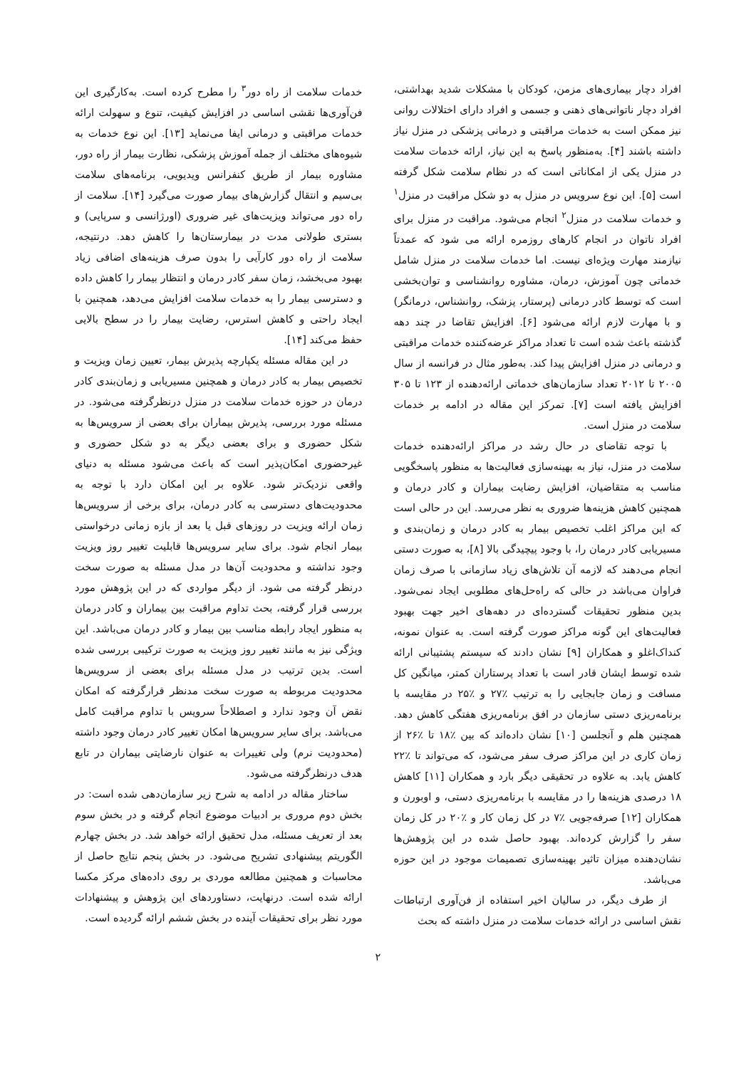افراد دچار بیماری‌های مزمن، کودکان با مشکلات شدید بهداشتی، افراد دچار ناتوانی‌های ذهنی و جسمی و افراد دارای اختلالات روانی نیز ممکن است به خدمات مراقبتی و درمانی پزشکی در منزل نیاز داشته باشند [۴]. به‌منظور پاسخ به این نیاز، ارائه خدمات سلامت در منزل یکی از امکاناتی است که در نظام سلامت شکل گرفته است [۵]. این نوع سرویس در منزل به دو شکل مراقبت در منزل<sup>۱</sup> و خدمات سلامت در منزل<sup>۲</sup> انجام می‌شود. مراقبت در منزل برای افراد ناتوان در انجام کارهای روزمره ارائه می شود که عمدتاً نیازمند مهارت ویژه‌ای نیست. اما خدمات سلامت در منزل شامل خدماتی چون آموزش، درمان، مشاوره روانشناسی و توان‌بخشی است که توسط کادر درمانی (پرستار، پزشک، روانشناس، درمانگر) و با مهارت لازم ارائه می‌شود [۶]. افزایش تقاضا در چند دهه گذشته باعث شده است تا تعداد مراکز عرضه‌کننده خدمات مراقبتی و درمانی در منزل افزایش پیدا کند. به‌طور مثال در فرانسه از سال ۲۰۰۵ تا ۲۰۱۲ تعداد سازمان‌های خدماتی ارائه‌دهنده از ۱۲۳ تا ۳۰۵ افزایش یافته است [۷]. تمرکز این مقاله در ادامه بر خدمات سلامت در منزل است.
با توجه تقاضای در حال رشد در مراکز ارائه‌دهنده خدمات سلامت در منزل، نیاز به بهینه‌سازی فعالیت‌ها به منظور پاسخگویی مناسب به متقاضیان، افزایش رضایت بیماران و کادر درمان و همچنین کاهش هزینه‌ها ضروری به نظر می‌رسد. این در حالی است که این مراکز اغلب تخصیص بیمار به کادر درمان و زمان‌بندی و مسیریابی کادر درمان را، با وجود پیچیدگی بالا [۸]، به صورت دستی انجام می‌دهند که لازمه آن تلاش‌های زیاد سازمانی با صرف زمان فراوان می‌باشد در حالی که راه‌حل‌های مطلوبی ایجاد نمی‌شود. بدین منظور تحقیقات گسترده‌ای در دهه‌های اخیر جهت بهبود فعالیت‌های این گونه مراکز صورت گرفته است. به عنوان نمونه، کنداک‌اغلو و همکاران [۹] نشان دادند که سیستم پشتیبانی ارائه شده توسط ایشان قادر است با تعداد پرستاران کمتر، میانگین کل مسافت و زمان جابجایی را به ترتیب ٪۲۷ و ٪۲۵ در مقایسه با برنامه‌ریزی دستی سازمان در افق برنامه‌ریزی هفتگی کاهش دهد. همچنین هلم و آنجلسن [۱۰] نشان داده‌اند که بین ٪۱۸ تا ٪۲۶ از زمان کاری در این مراکز صرف سفر می‌شود، که می‌تواند تا ٪۲۲ کاهش یابد. به علاوه در تحقیقی دیگر بارد و همکاران [۱۱] کاهش ۱۸ درصدی هزینه‌ها را در مقایسه با برنامه‌ریزی دستی، و اوبورن و همکاران [۱۲] صرفه‌جویی ٪۷ در کل زمان کار و ٪۲۰ در کل زمان سفر را گزارش کرده‌اند. بهبود حاصل شده در این پژوهش‌ها نشان‌دهنده میزان تاثیر بهینه‌سازی تصمیمات موجود در این حوزه می‌باشد.
از طرف دیگر، در سالیان اخیر استفاده از فن‌آوری ارتباطات نقش اساسی در ارائه خدمات سلامت در منزل داشته که بحث
خدمات سلامت از راه دور<sup>۳</sup> را مطرح کرده است. به‌کارگیری این فن‌آوری‌ها نقشی اساسی در افزایش کیفیت، تنوع و سهولت ارائه خدمات مراقبتی و درمانی ایفا می‌نماید [۱۳]. این نوع خدمات به شیوه‌های مختلف از جمله آموزش پزشکی، نظارت بیمار از راه دور، مشاوره بیمار از طریق کنفرانس ویدیویی، برنامه‌های سلامت بی‌سیم و انتقال گزارش‌های بیمار صورت می‌گیرد [۱۴]. سلامت از راه دور می‌تواند ویزیت‌های غیر ضروری (اورژانسی و سرپایی) و بستری طولانی مدت در بیمارستان‌ها را کاهش دهد. درنتیجه، سلامت از راه دور کارآیی را بدون صرف هزینه‌های اضافی زیاد بهبود می‌بخشد، زمان سفر کادر درمان و انتظار بیمار را کاهش داده و دسترسی بیمار را به خدمات سلامت افزایش می‌دهد، همچنین با ایجاد راحتی و کاهش استرس، رضایت بیمار را در سطح بالایی حفظ می‌کند [۱۴].
در این مقاله مسئله یکپارچه پذیرش بیمار، تعیین زمان ویزیت و تخصیص بیمار به کادر درمان و همچنین مسیریابی و زمان‌بندی کادر درمان در حوزه خدمات سلامت در منزل درنظرگرفته می‌شود. در مسئله مورد بررسی، پذیرش بیماران برای بعضی از سرویس‌ها به شکل حضوری و برای بعضی دیگر به دو شکل حضوری و غیرحضوری امکان‌پذیر است که باعث می‌شود مسئله به دنیای واقعی نزدیک‌تر شود. علاوه بر این امکان دارد با توجه به محدودیت‌های دسترسی به کادر درمان، برای برخی از سرویس‌ها زمان ارائه ویزیت در روزهای قبل یا بعد از بازه زمانی درخواستی بیمار انجام شود. برای سایر سرویس‌ها قابلیت تغییر روز ویزیت وجود نداشته و محدودیت آن‌ها در مدل مسئله به صورت سخت درنظر گرفته می شود. از دیگر مواردی که در این پژوهش مورد بررسی قرار گرفته، بحث تداوم مراقبت بین بیماران و کادر درمان به منظور ایجاد رابطه مناسب بین بیمار و کادر درمان می‌باشد. این ویژگی نیز به مانند تغییر روز ویزیت به صورت ترکیبی بررسی شده است. بدین ترتیب در مدل مسئله برای بعضی از سرویس‌ها محدودیت مربوطه به صورت سخت مدنظر قرارگرفته که امکان نقض آن وجود ندارد و اصطلاحاً سرویس با تداوم مراقبت کامل می‌باشد. برای سایر سرویس‌ها امکان تغییر کادر درمان وجود داشته (محدودیت نرم) ولی تغییرات به عنوان نارضایتی بیماران در تابع هدف درنظرگرفته می‌شود.
ساختار مقاله در ادامه به شرح زیر سازمان‌دهی شده است: در بخش دوم مروری بر ادبیات موضوع انجام گرفته و در بخش سوم بعد از تعریف مسئله، مدل تحقیق ارائه خواهد شد. در بخش چهارم الگوریتم پیشنهادی تشریح می‌شود. در بخش پنجم نتایج حاصل از محاسبات و همچنین مطالعه موردی بر روی داده‌های مرکز مکسا ارائه شده است. درنهایت، دستاوردهای این پژوهش و پیشنهادات مورد نظر برای تحقیقات آینده در بخش ششم ارائه گردیده است.
۲